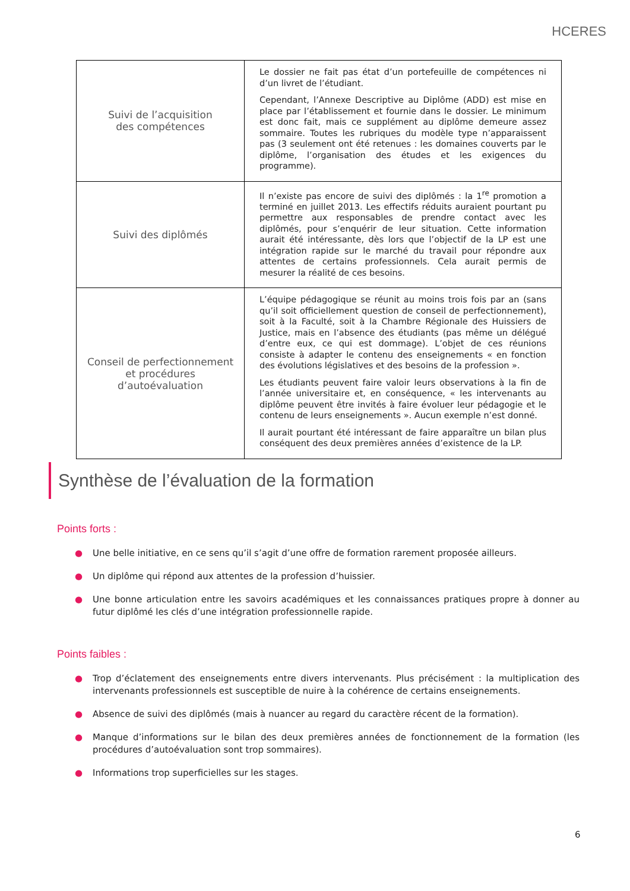HCERES
| Suivi de l’acquisition des compétences | Le dossier ne fait pas état d’un portefeuille de compétences ni d’un livret de l’étudiant. Cependant, l’Annexe Descriptive au Diplôme (ADD) est mise en place par l’établissement et fournie dans le dossier. Le minimum est donc fait, mais ce supplément au diplôme demeure assez sommaire. Toutes les rubriques du modèle type n’apparaissent pas (3 seulement ont été retenues : les domaines couverts par le diplôme, l’organisation des études et les exigences du programme). |
| Suivi des diplômés | Il n’existe pas encore de suivi des diplômés : la 1<sup>re</sup> promotion a terminé en juillet 2013. Les effectifs réduits auraient pourtant pu permettre aux responsables de prendre contact avec les diplômés, pour s’enquérir de leur situation. Cette information aurait été intéressante, dès lors que l’objectif de la LP est une intégration rapide sur le marché du travail pour répondre aux attentes de certains professionnels. Cela aurait permis de mesurer la réalité de ces besoins. |
| Conseil de perfectionnement et procédures d’autoévaluation | L’équipe pédagogique se réunit au moins trois fois par an (sans qu’il soit officiellement question de conseil de perfectionnement), soit à la Faculté, soit à la Chambre Régionale des Huissiers de Justice, mais en l’absence des étudiants (pas même un délégué d’entre eux, ce qui est dommage). L’objet de ces réunions consiste à adapter le contenu des enseignements « en fonction des évolutions législatives et des besoins de la profession ». Les étudiants peuvent faire valoir leurs observations à la fin de l’année universitaire et, en conséquence, « les intervenants au diplôme peuvent être invités à faire évoluer leur pédagogie et le contenu de leurs enseignements ». Aucun exemple n’est donné. Il aurait pourtant été intéressant de faire apparaître un bilan plus conséquent des deux premières années d’existence de la LP. |
Synthèse de l’évaluation de la formation
Points forts :
● Une belle initiative, en ce sens qu’il s’agit d’une offre de formation rarement proposée ailleurs.
● Un diplôme qui répond aux attentes de la profession d’huissier.
● Une bonne articulation entre les savoirs académiques et les connaissances pratiques propre à donner au futur diplômé les clés d’une intégration professionnelle rapide.
Points faibles :
● Trop d’éclatement des enseignements entre divers intervenants. Plus précisément : la multiplication des intervenants professionnels est susceptible de nuire à la cohérence de certains enseignements.
● Absence de suivi des diplômés (mais à nuancer au regard du caractère récent de la formation).
● Manque d’informations sur le bilan des deux premières années de fonctionnement de la formation (les procédures d’autoévaluation sont trop sommaires).
● Informations trop superficielles sur les stages.
6